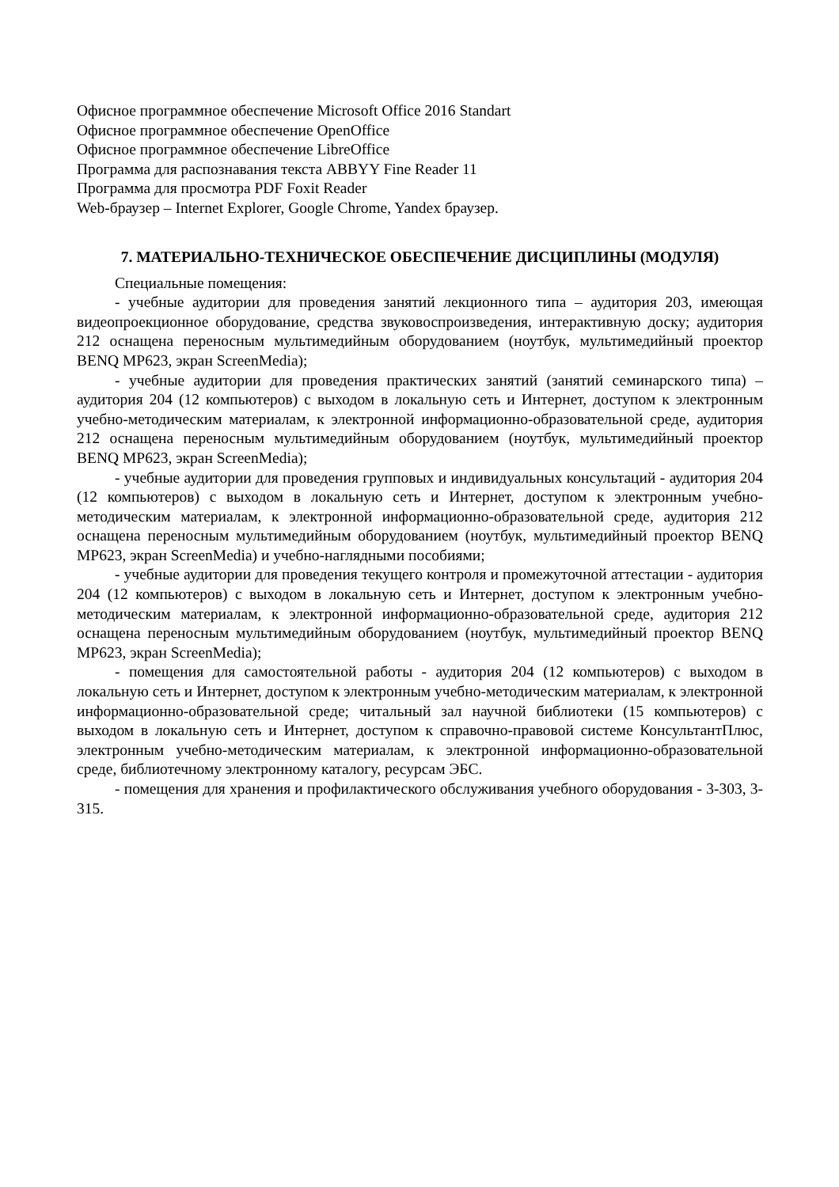Офисное программное обеспечение Microsoft Office 2016 Standart
Офисное программное обеспечение OpenOffice
Офисное программное обеспечение LibreOffice
Программа для распознавания текста ABBYY Fine Reader 11
Программа для просмотра PDF Foxit Reader
Web-браузер – Internet Explorer, Google Chrome, Yandex браузер.
7. МАТЕРИАЛЬНО-ТЕХНИЧЕСКОЕ ОБЕСПЕЧЕНИЕ ДИСЦИПЛИНЫ (МОДУЛЯ)
Специальные помещения:
- учебные аудитории для проведения занятий лекционного типа – аудитория 203, имеющая видеопроекционное оборудование, средства звуковоспроизведения, интерактивную доску; аудитория 212 оснащена переносным мультимедийным оборудованием (ноутбук, мультимедийный проектор BENQ MP623, экран ScreenMedia);
- учебные аудитории для проведения практических занятий (занятий семинарского типа) – аудитория 204 (12 компьютеров) с выходом в локальную сеть и Интернет, доступом к электронным учебно-методическим материалам, к электронной информационно-образовательной среде, аудитория 212 оснащена переносным мультимедийным оборудованием (ноутбук, мультимедийный проектор BENQ MP623, экран ScreenMedia);
- учебные аудитории для проведения групповых и индивидуальных консультаций - аудитория 204 (12 компьютеров) с выходом в локальную сеть и Интернет, доступом к электронным учебно-методическим материалам, к электронной информационно-образовательной среде, аудитория 212 оснащена переносным мультимедийным оборудованием (ноутбук, мультимедийный проектор BENQ MP623, экран ScreenMedia) и учебно-наглядными пособиями;
- учебные аудитории для проведения текущего контроля и промежуточной аттестации - аудитория 204 (12 компьютеров) с выходом в локальную сеть и Интернет, доступом к электронным учебно-методическим материалам, к электронной информационно-образовательной среде, аудитория 212 оснащена переносным мультимедийным оборудованием (ноутбук, мультимедийный проектор BENQ MP623, экран ScreenMedia);
- помещения для самостоятельной работы - аудитория 204 (12 компьютеров) с выходом в локальную сеть и Интернет, доступом к электронным учебно-методическим материалам, к электронной информационно-образовательной среде; читальный зал научной библиотеки (15 компьютеров) с выходом в локальную сеть и Интернет, доступом к справочно-правовой системе КонсультантПлюс, электронным учебно-методическим материалам, к электронной информационно-образовательной среде, библиотечному электронному каталогу, ресурсам ЭБС.
- помещения для хранения и профилактического обслуживания учебного оборудования - 3-303, 3-315.